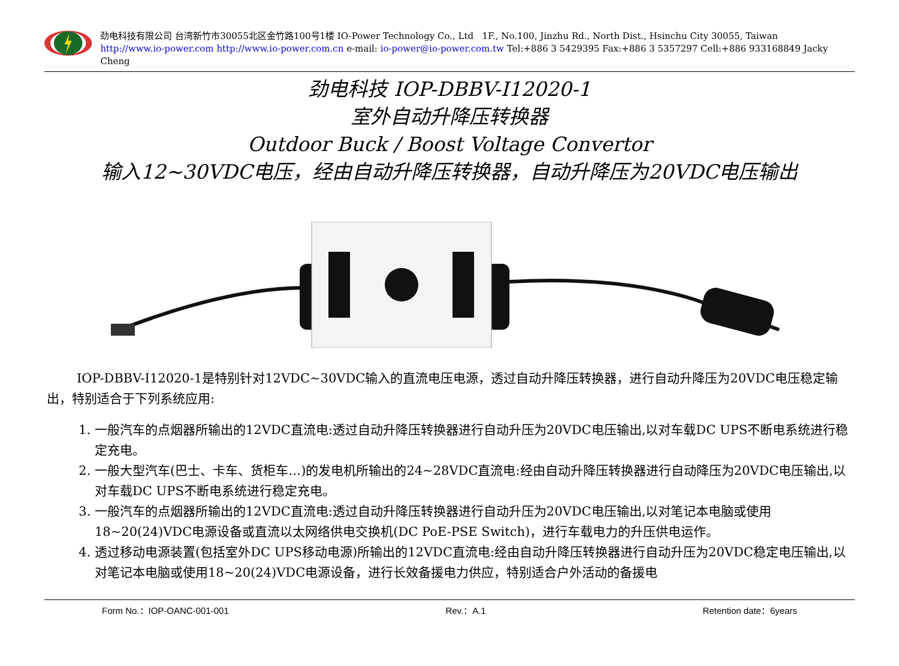劲电科技有限公司 台湾新竹市30055北区金竹路100号1楼 IO-Power Technology Co., Ltd 1F., No.100, Jinzhu Rd., North Dist., Hsinchu City 30055, Taiwan
http://www.io-power.com http://www.io-power.com.cn e-mail: io-power@io-power.com.tw Tel:+886 3 5429395 Fax:+886 3 5357297 Cell:+886 933168849 Jacky Cheng
劲电科技 IOP-DBBV-I12020-1
室外自动升降压转换器
Outdoor Buck / Boost Voltage Convertor
输入12~30VDC电压，经由自动升降压转换器，自动升降压为20VDC电压输出
IOP-DBBV-I12020-1是特别针对12VDC~30VDC输入的直流电压电源，透过自动升降压转换器，进行自动升降压为20VDC电压稳定输出，特别适合于下列系统应用:
1. 一般汽车的点烟器所输出的12VDC直流电:透过自动升降压转换器进行自动升压为20VDC电压输出,以对车载DC UPS不断电系统进行稳定充电。
2. 一般大型汽车(巴士、卡车、货柜车…)的发电机所输出的24~28VDC直流电:经由自动升降压转换器进行自动降压为20VDC电压输出,以对车载DC UPS不断电系统进行稳定充电。
3. 一般汽车的点烟器所输出的12VDC直流电:透过自动升降压转换器进行自动升压为20VDC电压输出,以对笔记本电脑或使用18~20(24)VDC电源设备或直流以太网络供电交换机(DC PoE-PSE Switch)，进行车载电力的升压供电运作。
4. 透过移动电源装置(包括室外DC UPS移动电源)所输出的12VDC直流电:经由自动升降压转换器进行自动升压为20VDC稳定电压输出,以对笔记本电脑或使用18~20(24)VDC电源设备，进行长效备援电力供应，特别适合户外活动的备援电
Form No.：IOP-OANC-001-001 Rev.：A.1 Retention date：6years